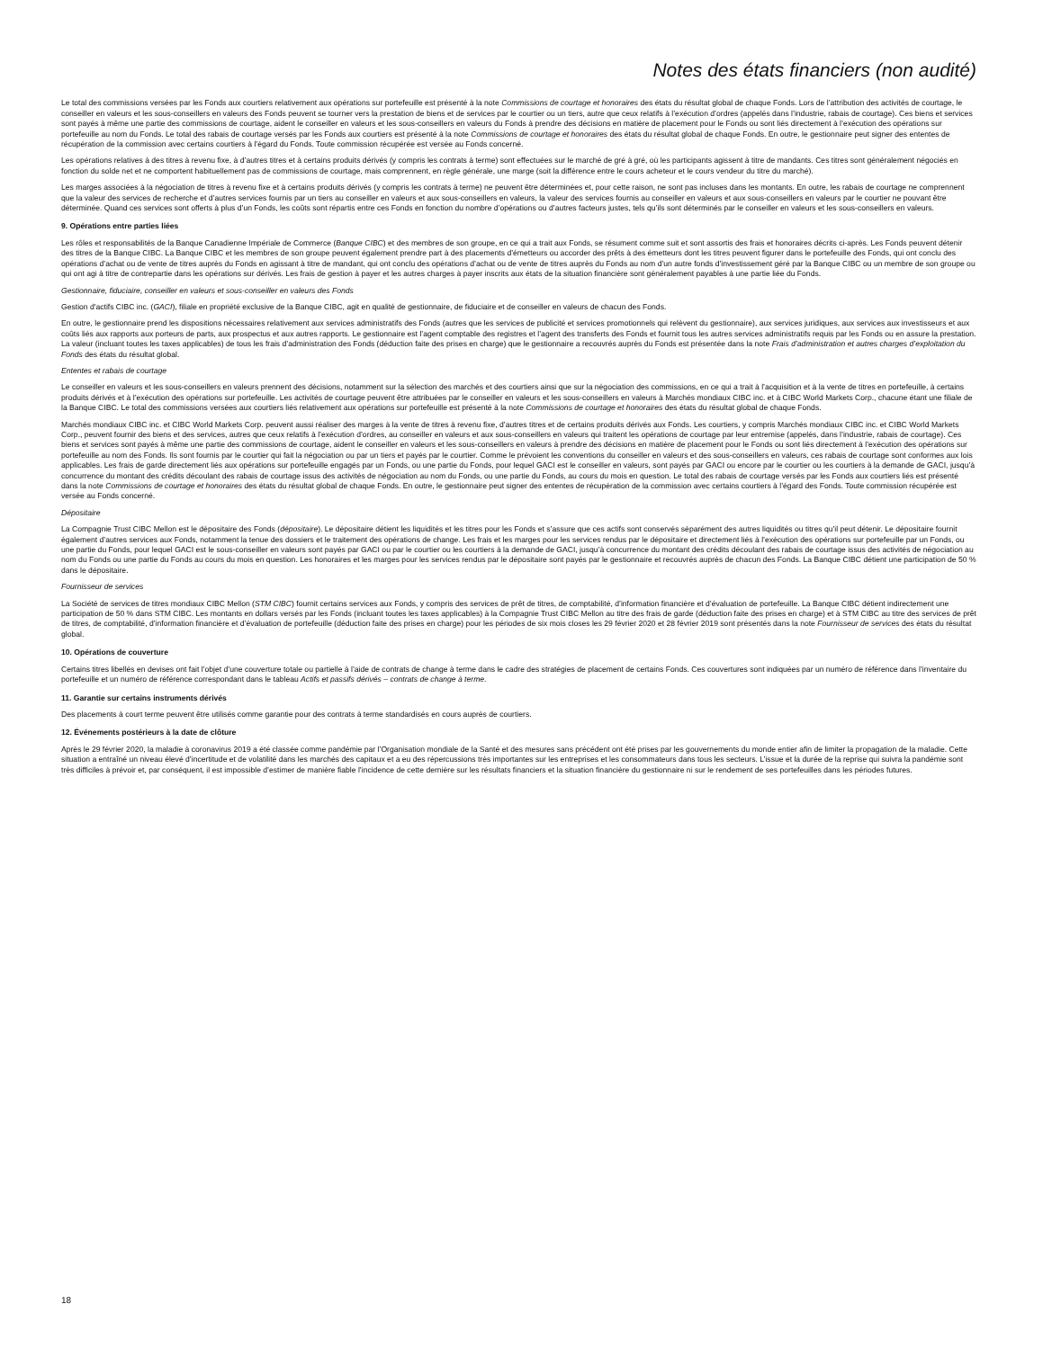Notes des états financiers (non audité)
Le total des commissions versées par les Fonds aux courtiers relativement aux opérations sur portefeuille est présenté à la note Commissions de courtage et honoraires des états du résultat global de chaque Fonds. Lors de l’attribution des activités de courtage, le conseiller en valeurs et les sous-conseillers en valeurs des Fonds peuvent se tourner vers la prestation de biens et de services par le courtier ou un tiers, autre que ceux relatifs à l’exécution d’ordres (appelés dans l’industrie, rabais de courtage). Ces biens et services sont payés à même une partie des commissions de courtage, aident le conseiller en valeurs et les sous-conseillers en valeurs du Fonds à prendre des décisions en matière de placement pour le Fonds ou sont liés directement à l’exécution des opérations sur portefeuille au nom du Fonds. Le total des rabais de courtage versés par les Fonds aux courtiers est présenté à la note Commissions de courtage et honoraires des états du résultat global de chaque Fonds. En outre, le gestionnaire peut signer des ententes de récupération de la commission avec certains courtiers à l’égard du Fonds. Toute commission récupérée est versée au Fonds concerné.
Les opérations relatives à des titres à revenu fixe, à d’autres titres et à certains produits dérivés (y compris les contrats à terme) sont effectuées sur le marché de gré à gré, où les participants agissent à titre de mandants. Ces titres sont généralement négociés en fonction du solde net et ne comportent habituellement pas de commissions de courtage, mais comprennent, en règle générale, une marge (soit la différence entre le cours acheteur et le cours vendeur du titre du marché).
Les marges associées à la négociation de titres à revenu fixe et à certains produits dérivés (y compris les contrats à terme) ne peuvent être déterminées et, pour cette raison, ne sont pas incluses dans les montants. En outre, les rabais de courtage ne comprennent que la valeur des services de recherche et d’autres services fournis par un tiers au conseiller en valeurs et aux sous-conseillers en valeurs, la valeur des services fournis au conseiller en valeurs et aux sous-conseillers en valeurs par le courtier ne pouvant être déterminée. Quand ces services sont offerts à plus d’un Fonds, les coûts sont répartis entre ces Fonds en fonction du nombre d’opérations ou d’autres facteurs justes, tels qu’ils sont déterminés par le conseiller en valeurs et les sous-conseillers en valeurs.
9. Opérations entre parties liées
Les rôles et responsabilités de la Banque Canadienne Impériale de Commerce (Banque CIBC) et des membres de son groupe, en ce qui a trait aux Fonds, se résument comme suit et sont assortis des frais et honoraires décrits ci-après. Les Fonds peuvent détenir des titres de la Banque CIBC. La Banque CIBC et les membres de son groupe peuvent également prendre part à des placements d’émetteurs ou accorder des prêts à des émetteurs dont les titres peuvent figurer dans le portefeuille des Fonds, qui ont conclu des opérations d’achat ou de vente de titres auprès du Fonds en agissant à titre de mandant, qui ont conclu des opérations d’achat ou de vente de titres auprès du Fonds au nom d’un autre fonds d’investissement géré par la Banque CIBC ou un membre de son groupe ou qui ont agi à titre de contrepartie dans les opérations sur dérivés. Les frais de gestion à payer et les autres charges à payer inscrits aux états de la situation financière sont généralement payables à une partie liée du Fonds.
Gestionnaire, fiduciaire, conseiller en valeurs et sous-conseiller en valeurs des Fonds
Gestion d'actifs CIBC inc. (GACI), filiale en propriété exclusive de la Banque CIBC, agit en qualité de gestionnaire, de fiduciaire et de conseiller en valeurs de chacun des Fonds.
En outre, le gestionnaire prend les dispositions nécessaires relativement aux services administratifs des Fonds (autres que les services de publicité et services promotionnels qui relèvent du gestionnaire), aux services juridiques, aux services aux investisseurs et aux coûts liés aux rapports aux porteurs de parts, aux prospectus et aux autres rapports. Le gestionnaire est l’agent comptable des registres et l’agent des transferts des Fonds et fournit tous les autres services administratifs requis par les Fonds ou en assure la prestation. La valeur (incluant toutes les taxes applicables) de tous les frais d’administration des Fonds (déduction faite des prises en charge) que le gestionnaire a recouvrés auprès du Fonds est présentée dans la note Frais d’administration et autres charges d’exploitation du Fonds des états du résultat global.
Ententes et rabais de courtage
Le conseiller en valeurs et les sous-conseillers en valeurs prennent des décisions, notamment sur la sélection des marchés et des courtiers ainsi que sur la négociation des commissions, en ce qui a trait à l’acquisition et à la vente de titres en portefeuille, à certains produits dérivés et à l’exécution des opérations sur portefeuille. Les activités de courtage peuvent être attribuées par le conseiller en valeurs et les sous-conseillers en valeurs à Marchés mondiaux CIBC inc. et à CIBC World Markets Corp., chacune étant une filiale de la Banque CIBC. Le total des commissions versées aux courtiers liés relativement aux opérations sur portefeuille est présenté à la note Commissions de courtage et honoraires des états du résultat global de chaque Fonds.
Marchés mondiaux CIBC inc. et CIBC World Markets Corp. peuvent aussi réaliser des marges à la vente de titres à revenu fixe, d’autres titres et de certains produits dérivés aux Fonds. Les courtiers, y compris Marchés mondiaux CIBC inc. et CIBC World Markets Corp., peuvent fournir des biens et des services, autres que ceux relatifs à l’exécution d’ordres, au conseiller en valeurs et aux sous-conseillers en valeurs qui traitent les opérations de courtage par leur entremise (appelés, dans l’industrie, rabais de courtage). Ces biens et services sont payés à même une partie des commissions de courtage, aident le conseiller en valeurs et les sous-conseillers en valeurs à prendre des décisions en matière de placement pour le Fonds ou sont liés directement à l’exécution des opérations sur portefeuille au nom des Fonds. Ils sont fournis par le courtier qui fait la négociation ou par un tiers et payés par le courtier. Comme le prévoient les conventions du conseiller en valeurs et des sous-conseillers en valeurs, ces rabais de courtage sont conformes aux lois applicables. Les frais de garde directement liés aux opérations sur portefeuille engagés par un Fonds, ou une partie du Fonds, pour lequel GACI est le conseiller en valeurs, sont payés par GACI ou encore par le courtier ou les courtiers à la demande de GACI, jusqu’à concurrence du montant des crédits découlant des rabais de courtage issus des activités de négociation au nom du Fonds, ou une partie du Fonds, au cours du mois en question. Le total des rabais de courtage versés par les Fonds aux courtiers liés est présenté dans la note Commissions de courtage et honoraires des états du résultat global de chaque Fonds. En outre, le gestionnaire peut signer des ententes de récupération de la commission avec certains courtiers à l’égard des Fonds. Toute commission récupérée est versée au Fonds concerné.
Dépositaire
La Compagnie Trust CIBC Mellon est le dépositaire des Fonds (dépositaire). Le dépositaire détient les liquidités et les titres pour les Fonds et s’assure que ces actifs sont conservés séparément des autres liquidités ou titres qu’il peut détenir. Le dépositaire fournit également d’autres services aux Fonds, notamment la tenue des dossiers et le traitement des opérations de change. Les frais et les marges pour les services rendus par le dépositaire et directement liés à l’exécution des opérations sur portefeuille par un Fonds, ou une partie du Fonds, pour lequel GACI est le sous-conseiller en valeurs sont payés par GACI ou par le courtier ou les courtiers à la demande de GACI, jusqu’à concurrence du montant des crédits découlant des rabais de courtage issus des activités de négociation au nom du Fonds ou une partie du Fonds au cours du mois en question. Les honoraires et les marges pour les services rendus par le dépositaire sont payés par le gestionnaire et recouvrés auprès de chacun des Fonds. La Banque CIBC détient une participation de 50 % dans le dépositaire.
Fournisseur de services
La Société de services de titres mondiaux CIBC Mellon (STM CIBC) fournit certains services aux Fonds, y compris des services de prêt de titres, de comptabilité, d’information financière et d’évaluation de portefeuille. La Banque CIBC détient indirectement une participation de 50 % dans STM CIBC. Les montants en dollars versés par les Fonds (incluant toutes les taxes applicables) à la Compagnie Trust CIBC Mellon au titre des frais de garde (déduction faite des prises en charge) et à STM CIBC au titre des services de prêt de titres, de comptabilité, d’information financière et d’évaluation de portefeuille (déduction faite des prises en charge) pour les périodes de six mois closes les 29 février 2020 et 28 février 2019 sont présentés dans la note Fournisseur de services des états du résultat global.
10. Opérations de couverture
Certains titres libellés en devises ont fait l’objet d’une couverture totale ou partielle à l’aide de contrats de change à terme dans le cadre des stratégies de placement de certains Fonds. Ces couvertures sont indiquées par un numéro de référence dans l’inventaire du portefeuille et un numéro de référence correspondant dans le tableau Actifs et passifs dérivés – contrats de change à terme.
11. Garantie sur certains instruments dérivés
Des placements à court terme peuvent être utilisés comme garantie pour des contrats à terme standardisés en cours auprès de courtiers.
12. Événements postérieurs à la date de clôture
Après le 29 février 2020, la maladie à coronavirus 2019 a été classée comme pandémie par l’Organisation mondiale de la Santé et des mesures sans précédent ont été prises par les gouvernements du monde entier afin de limiter la propagation de la maladie. Cette situation a entraîné un niveau élevé d’incertitude et de volatilité dans les marchés des capitaux et a eu des répercussions très importantes sur les entreprises et les consommateurs dans tous les secteurs. L’issue et la durée de la reprise qui suivra la pandémie sont très difficiles à prévoir et, par conséquent, il est impossible d’estimer de manière fiable l’incidence de cette dernière sur les résultats financiers et la situation financière du gestionnaire ni sur le rendement de ses portefeuilles dans les périodes futures.
18